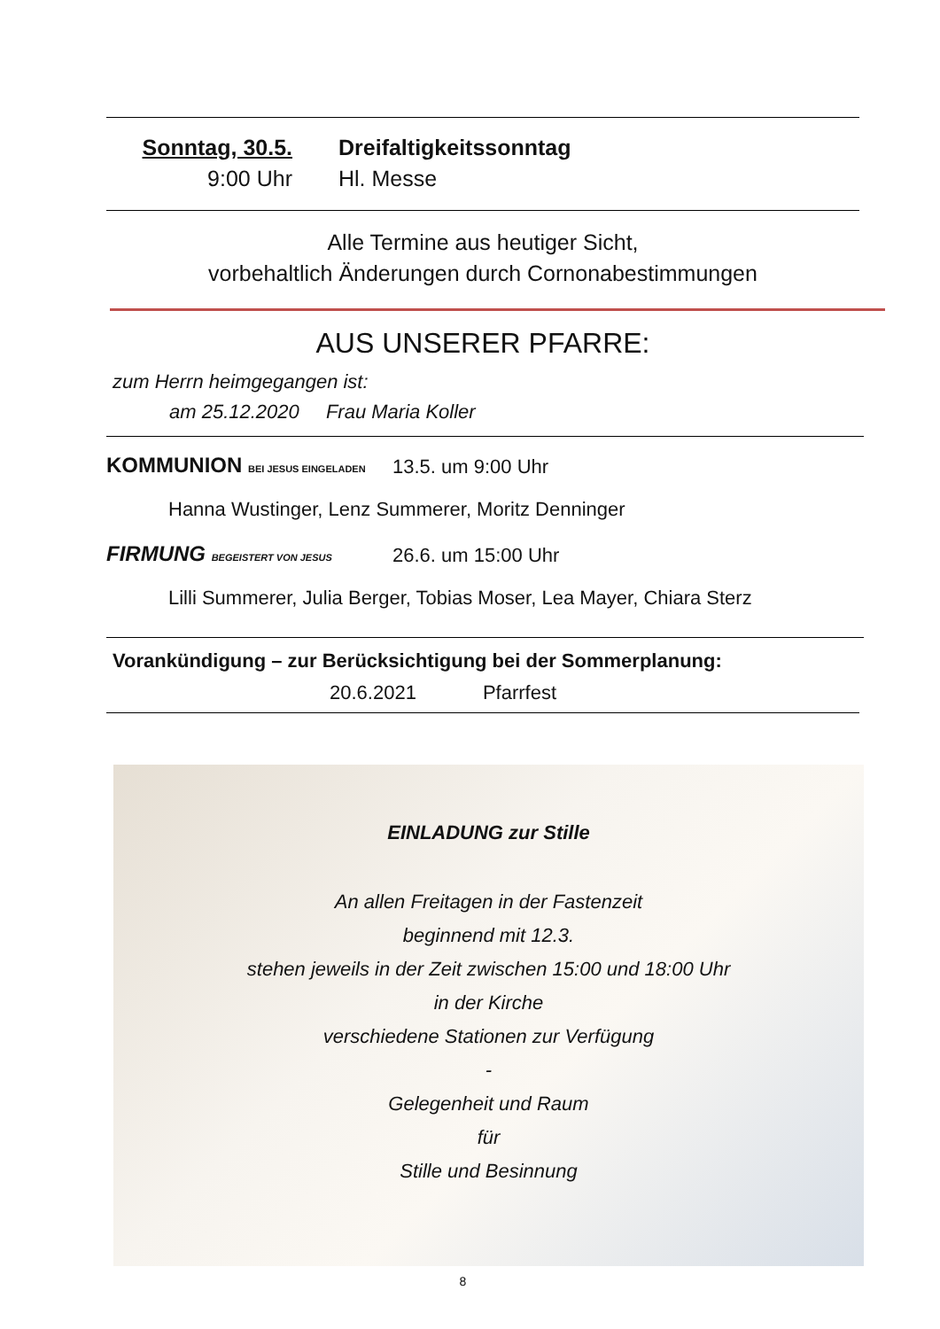Sonntag, 30.5. Dreifaltigkeitssonntag
9:00 Uhr Hl. Messe
Alle Termine aus heutiger Sicht,
vorbehaltlich Änderungen durch Cornonabestimmungen
AUS UNSERER PFARRE:
zum Herrn heimgegangen ist:
am 25.12.2020 Frau Maria Koller
KOMMUNION BEI JESUS EINGELADEN
13.5. um 9:00 Uhr
Hanna Wustinger, Lenz Summerer, Moritz Denninger
FIRMUNG BEGEISTERT VON JESUS
26.6. um 15:00 Uhr
Lilli Summerer, Julia Berger, Tobias Moser, Lea Mayer, Chiara Sterz
Vorankündigung – zur Berücksichtigung bei der Sommerplanung:
20.6.2021 Pfarrfest
EINLADUNG zur Stille
An allen Freitagen in der Fastenzeit
beginnend mit 12.3.
stehen jeweils in der Zeit zwischen 15:00 und 18:00 Uhr
in der Kirche
verschiedene Stationen zur Verfügung
-
Gelegenheit und Raum
für
Stille und Besinnung
8